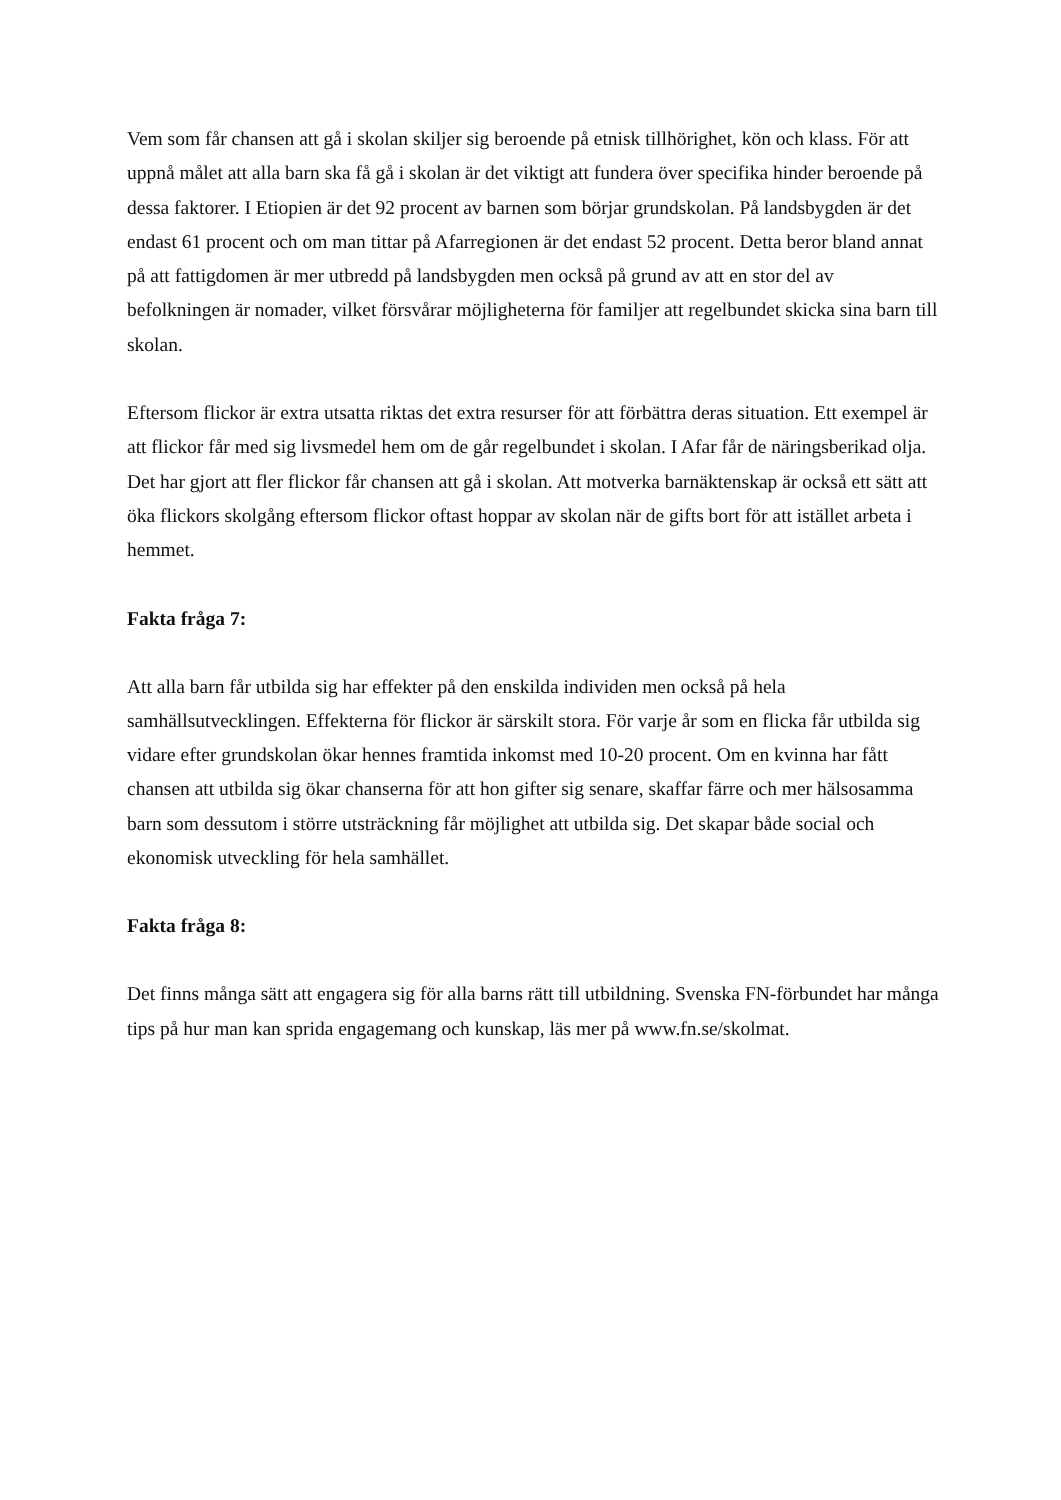Vem som får chansen att gå i skolan skiljer sig beroende på etnisk tillhörighet, kön och klass. För att uppnå målet att alla barn ska få gå i skolan är det viktigt att fundera över specifika hinder beroende på dessa faktorer. I Etiopien är det 92 procent av barnen som börjar grundskolan. På landsbygden är det endast 61 procent och om man tittar på Afarregionen är det endast 52 procent. Detta beror bland annat på att fattigdomen är mer utbredd på landsbygden men också på grund av att en stor del av befolkningen är nomader, vilket försvårar möjligheterna för familjer att regelbundet skicka sina barn till skolan.
Eftersom flickor är extra utsatta riktas det extra resurser för att förbättra deras situation. Ett exempel är att flickor får med sig livsmedel hem om de går regelbundet i skolan. I Afar får de näringsberikad olja. Det har gjort att fler flickor får chansen att gå i skolan. Att motverka barnäktenskap är också ett sätt att öka flickors skolgång eftersom flickor oftast hoppar av skolan när de gifts bort för att istället arbeta i hemmet.
Fakta fråga 7:
Att alla barn får utbilda sig har effekter på den enskilda individen men också på hela samhällsutvecklingen. Effekterna för flickor är särskilt stora. För varje år som en flicka får utbilda sig vidare efter grundskolan ökar hennes framtida inkomst med 10-20 procent. Om en kvinna har fått chansen att utbilda sig ökar chanserna för att hon gifter sig senare, skaffar färre och mer hälsosamma barn som dessutom i större utsträckning får möjlighet att utbilda sig. Det skapar både social och ekonomisk utveckling för hela samhället.
Fakta fråga 8:
Det finns många sätt att engagera sig för alla barns rätt till utbildning. Svenska FN-förbundet har många tips på hur man kan sprida engagemang och kunskap, läs mer på www.fn.se/skolmat.